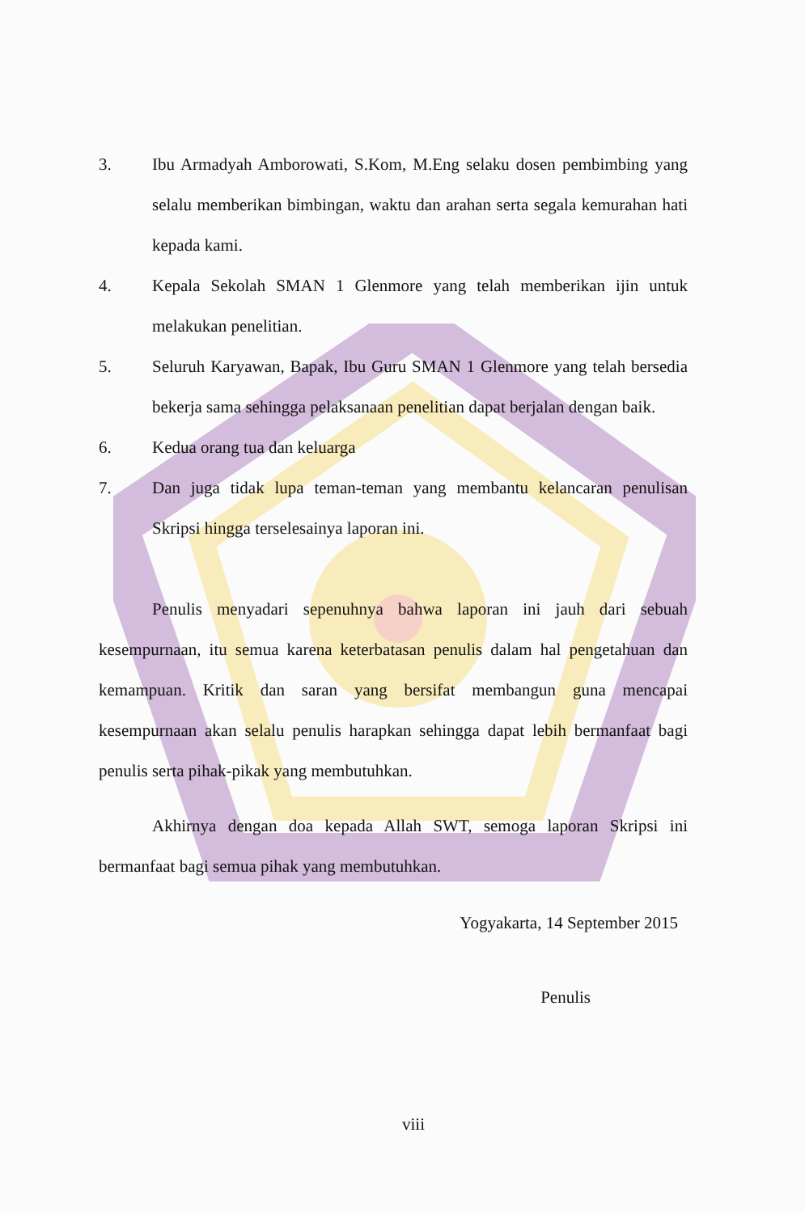3. Ibu Armadyah Amborowati, S.Kom, M.Eng selaku dosen pembimbing yang selalu memberikan bimbingan, waktu dan arahan serta segala kemurahan hati kepada kami.
4. Kepala Sekolah SMAN 1 Glenmore yang telah memberikan ijin untuk melakukan penelitian.
5. Seluruh Karyawan, Bapak, Ibu Guru SMAN 1 Glenmore yang telah bersedia bekerja sama sehingga pelaksanaan penelitian dapat berjalan dengan baik.
6. Kedua orang tua dan keluarga
7. Dan juga tidak lupa teman-teman yang membantu kelancaran penulisan Skripsi hingga terselesainya laporan ini.
Penulis menyadari sepenuhnya bahwa laporan ini jauh dari sebuah kesempurnaan, itu semua karena keterbatasan penulis dalam hal pengetahuan dan kemampuan. Kritik dan saran yang bersifat membangun guna mencapai kesempurnaan akan selalu penulis harapkan sehingga dapat lebih bermanfaat bagi penulis serta pihak-pikak yang membutuhkan.
Akhirnya dengan doa kepada Allah SWT, semoga laporan Skripsi ini bermanfaat bagi semua pihak yang membutuhkan.
Yogyakarta, 14 September 2015
Penulis
viii